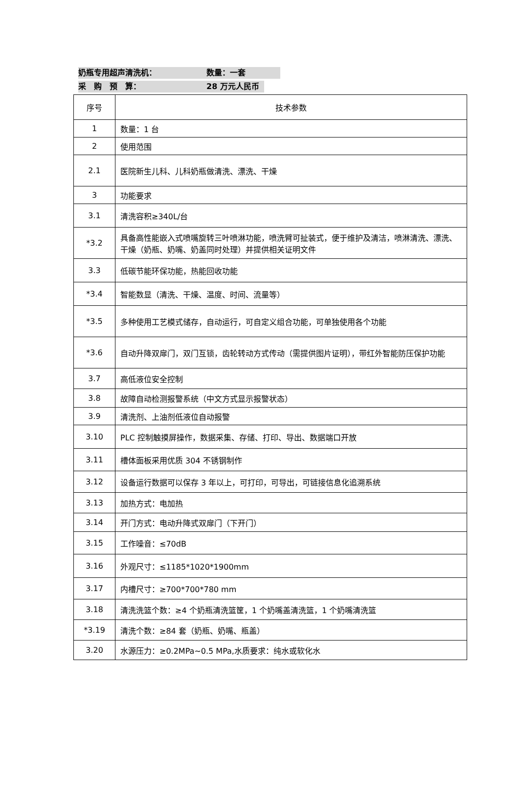奶瓶专用超声清洗机： 数量：一套
采　购　预　算： 28 万元人民币
| 序号 | 技术参数 |
| --- | --- |
| 1 | 数量：1 台 |
| 2 | 使用范围 |
| 2.1 | 医院新生儿科、儿科奶瓶做清洗、漂洗、干燥 |
| 3 | 功能要求 |
| 3.1 | 清洗容积≥340L/台 |
| *3.2 | 具备高性能嵌入式喷嘴旋转三叶喷淋功能，喷洗臂可扯装式，便于维护及清洁，喷淋清洗、漂洗、干燥（奶瓶、奶嘴、奶盖同时处理）并提供相关证明文件 |
| 3.3 | 低碳节能环保功能，热能回收功能 |
| *3.4 | 智能数显（清洗、干燥、温度、时间、流量等） |
| *3.5 | 多种使用工艺模式储存，自动运行，可自定义组合功能，可单独使用各个功能 |
| *3.6 | 自动升降双扉门，双门互锁，齿轮转动方式传动（需提供图片证明），带红外智能防压保护功能 |
| 3.7 | 高低液位安全控制 |
| 3.8 | 故障自动检测报警系统（中文方式显示报警状态） |
| 3.9 | 清洗剂、上油剂低液位自动报警 |
| 3.10 | PLC 控制触摸屏操作，数据采集、存储、打印、导出、数据端口开放 |
| 3.11 | 槽体面板采用优质 304 不锈钢制作 |
| 3.12 | 设备运行数据可以保存 3 年以上，可打印，可导出，可链接信息化追溯系统 |
| 3.13 | 加热方式：电加热 |
| 3.14 | 开门方式：电动升降式双扉门（下开门） |
| 3.15 | 工作噪音：≤70dB |
| 3.16 | 外观尺寸：≤1185*1020*1900mm |
| 3.17 | 内槽尺寸：≥700*700*780 mm |
| 3.18 | 清洗洗篮个数：≥4 个奶瓶清洗篮筐，1 个奶嘴盖清洗篮，1 个奶嘴清洗篮 |
| *3.19 | 清洗个数：≥84 套（奶瓶、奶嘴、瓶盖） |
| 3.20 | 水源压力：≥0.2MPa~0.5 MPa,水质要求：纯水或软化水 |